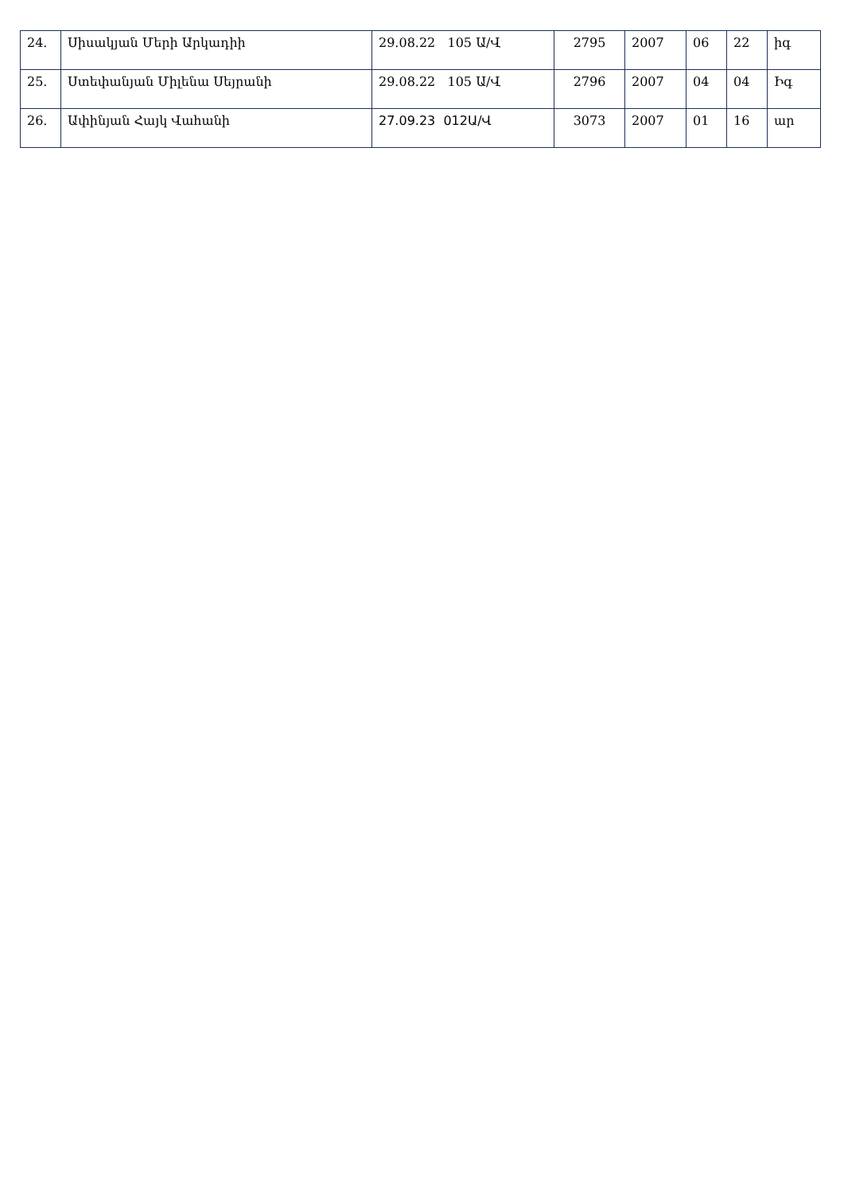| 24. | Սիսակյան Մերի Արկադիի | 29.08.22 105 Ա/Վ | 2795 | 2007 | 06 | 22 | իգ |
| 25. | Ստեփանյան Միլենա Սեյրանի | 29.08.22 105 Ա/Վ | 2796 | 2007 | 04 | 04 | Իգ |
| 26. | Ափինյան Հայկ Վահանի | 27.09.23 012Ա/Վ | 3073 | 2007 | 01 | 16 | ար |